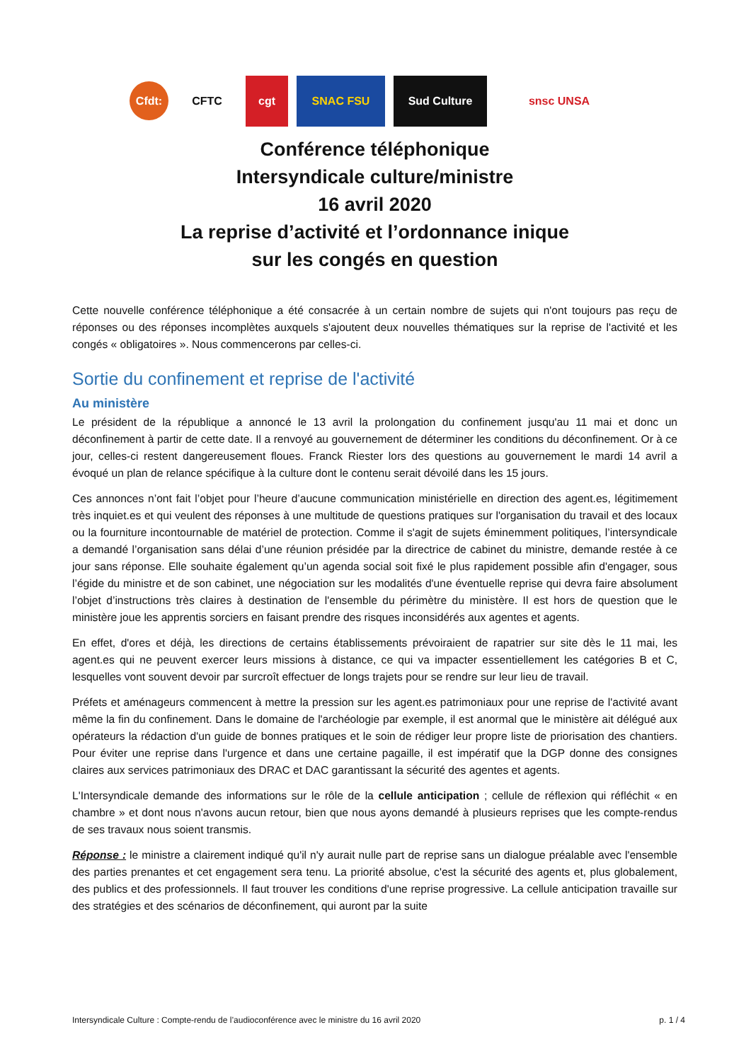Cfdt:
CFTC cgt SNAC FSU Sud Culture snsc UNSA
Conférence téléphonique
Intersyndicale culture/ministre
16 avril 2020
La reprise d’activité et l’ordonnance inique
sur les congés en question
Cette nouvelle conférence téléphonique a été consacrée à un certain nombre de sujets qui n'ont toujours pas reçu de réponses ou des réponses incomplètes auxquels s'ajoutent deux nouvelles thématiques sur la reprise de l'activité et les congés « obligatoires ». Nous commencerons par celles-ci.
Sortie du confinement et reprise de l'activité
Au ministère
Le président de la république a annoncé le 13 avril la prolongation du confinement jusqu'au 11 mai et donc un déconfinement à partir de cette date. Il a renvoyé au gouvernement de déterminer les conditions du déconfinement. Or à ce jour, celles-ci restent dangereusement floues. Franck Riester lors des questions au gouvernement le mardi 14 avril a évoqué un plan de relance spécifique à la culture dont le contenu serait dévoilé dans les 15 jours.
Ces annonces n’ont fait l’objet pour l’heure d’aucune communication ministérielle en direction des agent.es, légitimement très inquiet.es et qui veulent des réponses à une multitude de questions pratiques sur l'organisation du travail et des locaux ou la fourniture incontournable de matériel de protection. Comme il s'agit de sujets éminemment politiques, l’intersyndicale a demandé l’organisation sans délai d’une réunion présidée par la directrice de cabinet du ministre, demande restée à ce jour sans réponse. Elle souhaite également qu’un agenda social soit fixé le plus rapidement possible afin d'engager, sous l’égide du ministre et de son cabinet, une négociation sur les modalités d'une éventuelle reprise qui devra faire absolument l’objet d’instructions très claires à destination de l'ensemble du périmètre du ministère. Il est hors de question que le ministère joue les apprentis sorciers en faisant prendre des risques inconsidérés aux agentes et agents.
En effet, d'ores et déjà, les directions de certains établissements prévoiraient de rapatrier sur site dès le 11 mai, les agent.es qui ne peuvent exercer leurs missions à distance, ce qui va impacter essentiellement les catégories B et C, lesquelles vont souvent devoir par surcroît effectuer de longs trajets pour se rendre sur leur lieu de travail.
Préfets et aménageurs commencent à mettre la pression sur les agent.es patrimoniaux pour une reprise de l'activité avant même la fin du confinement. Dans le domaine de l'archéologie par exemple, il est anormal que le ministère ait délégué aux opérateurs la rédaction d'un guide de bonnes pratiques et le soin de rédiger leur propre liste de priorisation des chantiers. Pour éviter une reprise dans l'urgence et dans une certaine pagaille, il est impératif que la DGP donne des consignes claires aux services patrimoniaux des DRAC et DAC garantissant la sécurité des agentes et agents.
L'Intersyndicale demande des informations sur le rôle de la cellule anticipation ; cellule de réflexion qui réfléchit « en chambre » et dont nous n'avons aucun retour, bien que nous ayons demandé à plusieurs reprises que les compte-rendus de ses travaux nous soient transmis.
Réponse : le ministre a clairement indiqué qu'il n'y aurait nulle part de reprise sans un dialogue préalable avec l'ensemble des parties prenantes et cet engagement sera tenu. La priorité absolue, c'est la sécurité des agents et, plus globalement, des publics et des professionnels. Il faut trouver les conditions d'une reprise progressive. La cellule anticipation travaille sur des stratégies et des scénarios de déconfinement, qui auront par la suite
Intersyndicale Culture : Compte-rendu de l’audioconférence avec le ministre du 16 avril 2020 p. 1 / 4